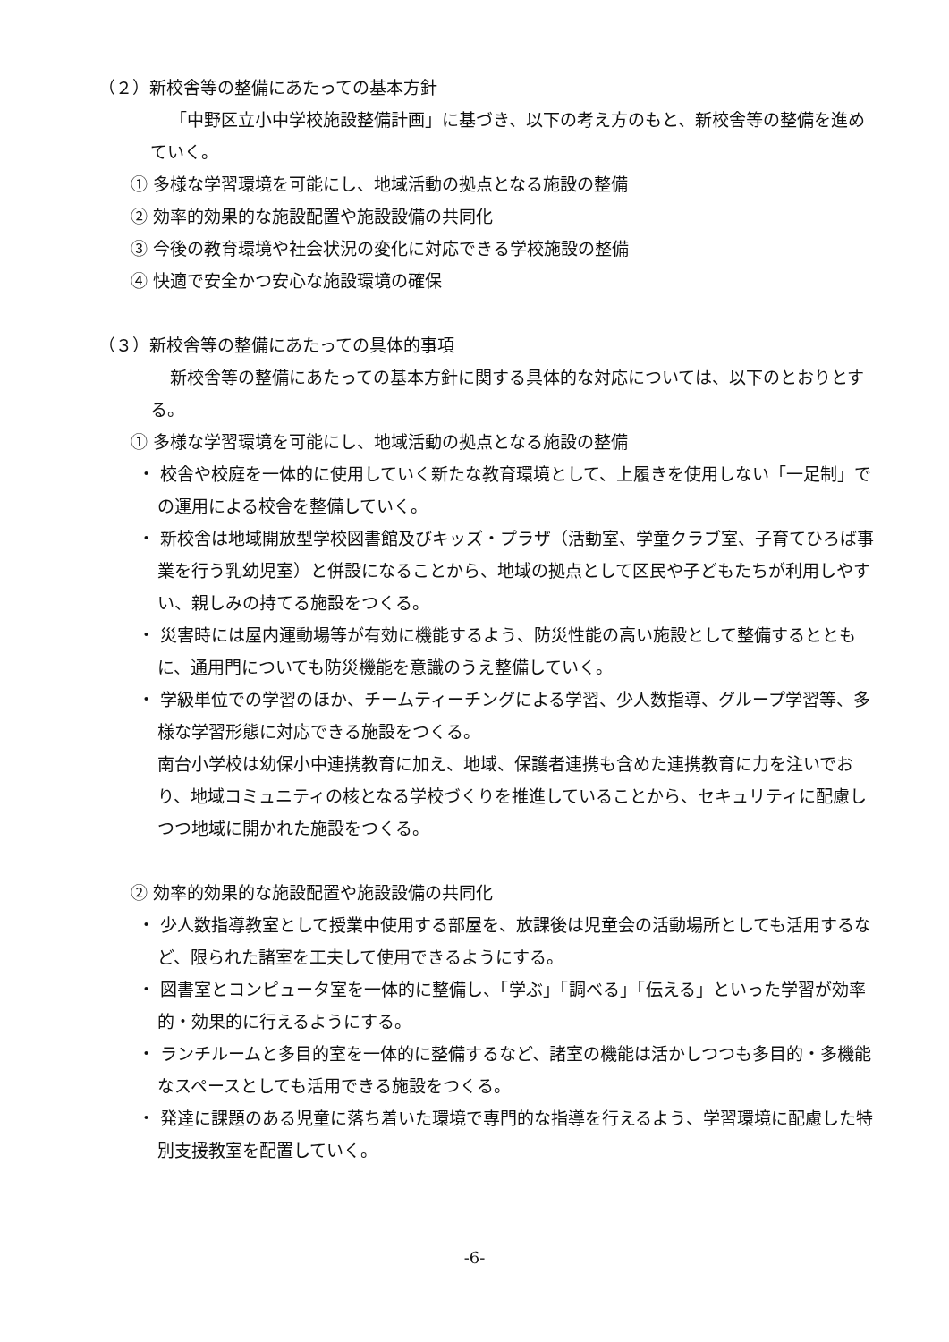（２）新校舎等の整備にあたっての基本方針
「中野区立小中学校施設整備計画」に基づき、以下の考え方のもと、新校舎等の整備を進めていく。
① 多様な学習環境を可能にし、地域活動の拠点となる施設の整備
② 効率的効果的な施設配置や施設設備の共同化
③ 今後の教育環境や社会状況の変化に対応できる学校施設の整備
④ 快適で安全かつ安心な施設環境の確保
（３）新校舎等の整備にあたっての具体的事項
新校舎等の整備にあたっての基本方針に関する具体的な対応については、以下のとおりとする。
① 多様な学習環境を可能にし、地域活動の拠点となる施設の整備
・ 校舎や校庭を一体的に使用していく新たな教育環境として、上履きを使用しない「一足制」での運用による校舎を整備していく。
・ 新校舎は地域開放型学校図書館及びキッズ・プラザ（活動室、学童クラブ室、子育てひろば事業を行う乳幼児室）と併設になることから、地域の拠点として区民や子どもたちが利用しやすい、親しみの持てる施設をつくる。
・ 災害時には屋内運動場等が有効に機能するよう、防災性能の高い施設として整備するとともに、通用門についても防災機能を意識のうえ整備していく。
・ 学級単位での学習のほか、チームティーチングによる学習、少人数指導、グループ学習等、多様な学習形態に対応できる施設をつくる。
南台小学校は幼保小中連携教育に加え、地域、保護者連携も含めた連携教育に力を注いでおり、地域コミュニティの核となる学校づくりを推進していることから、セキュリティに配慮しつつ地域に開かれた施設をつくる。
② 効率的効果的な施設配置や施設設備の共同化
・ 少人数指導教室として授業中使用する部屋を、放課後は児童会の活動場所としても活用するなど、限られた諸室を工夫して使用できるようにする。
・ 図書室とコンピュータ室を一体的に整備し、「学ぶ」「調べる」「伝える」といった学習が効率的・効果的に行えるようにする。
・ ランチルームと多目的室を一体的に整備するなど、諸室の機能は活かしつつも多目的・多機能なスペースとしても活用できる施設をつくる。
・ 発達に課題のある児童に落ち着いた環境で専門的な指導を行えるよう、学習環境に配慮した特別支援教室を配置していく。
-6-